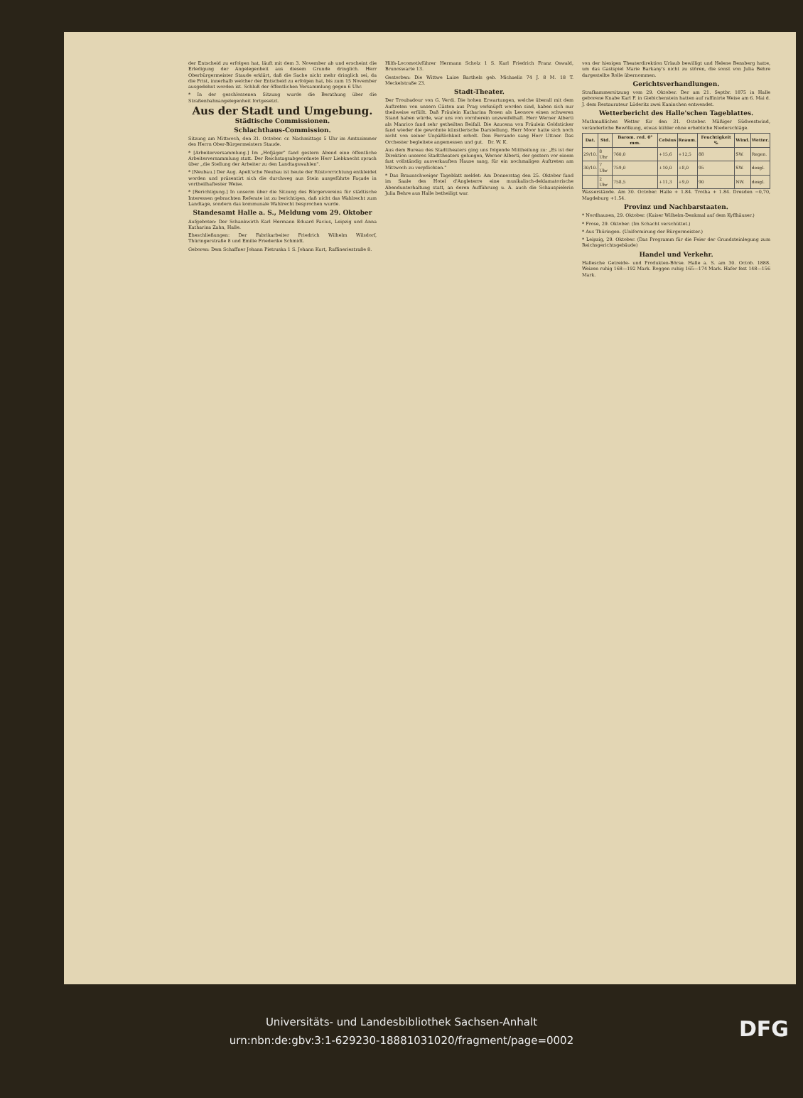der Entscheid zu erfolgen hat, läuft mit dem 3. November ab und erscheint die Erledigung der Angelegenheit aus diesem Grunde dringlich. Herr Oberbürgermeister Staude erklärt, daß die Sache nicht mehr dringlich sei, da die Frist, innerhalb welcher der Entscheid zu erfolgen hat, bis zum 15 November ausgedehnt worden ist. Schluß der öffentlichen Versammlung gegen 6 Uhr.
* In der geschlossenen Sitzung wurde die Berathung über die Straßenbahnangelegenheit fortgesetzt.
Aus der Stadt und Umgebung.
Städtische Commissionen.
Schlachthaus-Commission.
Sitzung am Mittwoch, den 31. October. cr. Nachmittags 5 Uhr im Amtszimmer des Herrn Ober-Bürgermeisters Staude.
* [Arbeiterversammlung.] Im „Hofjäger" fand gestern Abend eine öffentliche Arbeiterversammlung statt. Der Reichstagsabgeordnete Herr Liebknecht sprach über „die Stellung der Arbeiter zu den Landtagswahlen".
* [Neubau.] Der Aug. Apelt'sche Neubau ist heute der Rüstvorrichtung entkleidet worden und präsentirt sich die durchweg aus Stein ausgeführte Façade in vortheilhaftester Weise.
* [Berichtigung.] In unserm über die Sitzung des Bürgervereins für städtische Interessen gebrachten Referate ist zu berichtigen, daß nicht das Wahlrecht zum Landtage, sondern das kommunale Wahlrecht besprochen wurde.
Standesamt Halle a. S., Meldung vom 29. Oktober
Aufgeboten: Der Schankwirth Karl Hermann Eduard Facius, Leipzig und Anna Katharina Zahn, Halle.
Eheschließungen: Der Fabrikarbeiter Friedrich Wilhelm Wilsdorf, Thüringerstraße 8 und Emilie Friederike Schmidt.
Geboren: Dem Schaffner Johann Pietruska 1 S. Johann Kurt, Raffineriestraße 8.
Hilfs-Locomotivführer Hermann Scholz 1 S. Karl Friedrich Franz Oswald, Brunoswarte 13.
Gestorben: Die Wittwe Luise Barthels geb. Michaelis 74 J. 8 M. 18 T. Meckelstraße 23.
Stadt-Theater.
Der Troubadour von G. Verdi. Die hohen Erwartungen, welche überall mit dem Auftreten von unsern Gästen aus Prag verknüpft worden sind, haben sich nur theilweise erfüllt. Daß Fräulein Katharina Rosen als Leonore einen schweren Stand haben würde, war uns von vornherein unzweifelhaft. Herr Werner Alberti als Manrico fand sehr getheilten Beifall. Die Azucena von Fräulein Goldsticker fand wieder die gewohnte künstlerische Darstellung. Herr Moor hatte sich noch nicht von seiner Unpäßlichkeit erholt. Den Ferrando sang Herr Uttner. Das Orchester begleitete angemessen und gut. Dr. W. K.
Aus dem Bureau des Stadttheaters ging uns folgende Mittheilung zu: „Es ist der Direktion unseres Stadttheaters gelungen, Werner Alberti, der gestern vor einem fast vollständig ausverkauften Hause sang, für ein nochmaliges Auftreten am Mittwoch zu verpflichten."
* Das Braunschweiger Tageblatt meldet: Am Donnerstag den 25. Oktober fand im Saale des Hotel d'Angleterre eine musikalisch-deklamatorische Abendunterhaltung statt, an deren Aufführung u. A. auch die Schauspielerin Julia Behre aus Halle betheiligt war.
von der hiesigen Theaterdirektion Urlaub bewilligt und Helene Bensberg hatte, um das Gastspiel Marie Barkany's nicht zu stören, die sonst von Julia Behre dargestellte Rolle übernommen.
Gerichtsverhandlungen.
Strafkammersitzung vom 29. Oktober. Der am 21. Septbr. 1875 in Halle geborene Knabe Karl F. in Giebichenstein hatten auf raffinirte Weise am 6. Mai d. J. dem Restaurateur Lüderitz zwei Kaninchen entwendet.
Wetterbericht des Halle'schen Tageblattes.
Muthmaßliches Wetter für den 31. October. Mäßiger Südwestwind, veränderliche Bewölkung, etwas kühler ohne erhebliche Niederschläge.
| Dat. | Std. | Barom. red. 0° mm. | Celsius | Reaum. | Feuchtigkeit % | Wind. | Wetter. |
| --- | --- | --- | --- | --- | --- | --- | --- |
| 29/10. | 8 Uhr | 760,0 | +15,6 | +12,5 | 88 | SW. | Regen. |
| 30/10. | 7 Uhr | 759,0 | +10,0 | +8,0 | 95 | SW. | desgl. |
| | 2 Uhr | 758,5 | +11,3 | +9,0 | 90 | NW. | desgl. |
Wasserstände. Am 30. October. Halle + 1.84. Trotha + 1.84. Dresden −0,70, Magdeburg +1.54.
Provinz und Nachbarstaaten.
* Nordhausen, 29. Oktober. (Kaiser Wilhelm-Denkmal auf dem Kyffhäuser.)
* Frose, 29. Oktober. (Im Schacht verschüttet.)
* Aus Thüringen. (Uniformirung der Bürgermeister.)
* Leipzig, 29. Oktober. (Das Programm für die Feier der Grundsteinlegung zum Reichsgerichtsgebäude)
Handel und Verkehr.
Hallesche Getreide- und Produkten-Börse. Halle a. S. am 30. Octob. 1888. Weizen ruhig 168—192 Mark. Roggen ruhig 165—174 Mark. Hafer fest 148—156 Mark.
Universitäts- und Landesbibliothek Sachsen-Anhalt
urn:nbn:de:gbv:3:1-629230-18881031020/fragment/page=0002
DFG